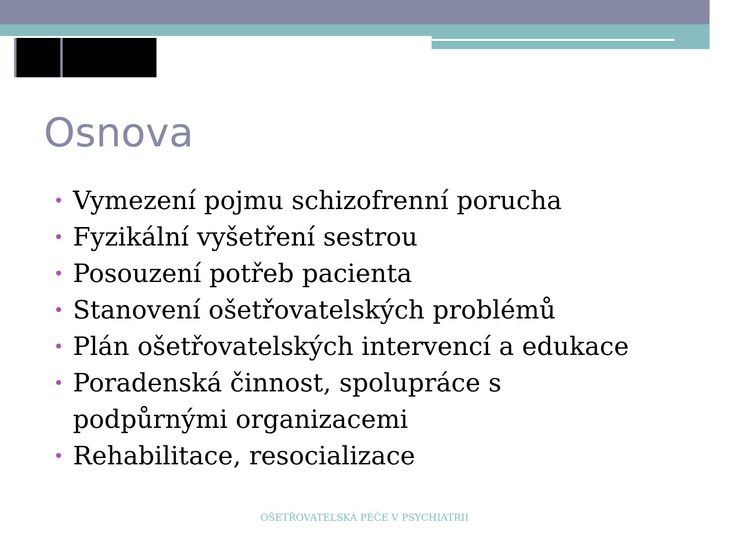Osnova
• Vymezení pojmu schizofrenní porucha
• Fyzikální vyšetření sestrou
• Posouzení potřeb pacienta
• Stanovení ošetřovatelských problémů
• Plán ošetřovatelských intervencí a edukace
• Poradenská činnost, spolupráce s podpůrnými organizacemi
• Rehabilitace, resocializace
OŠETŘOVATELSKÁ PÉČE V PSYCHIATRII